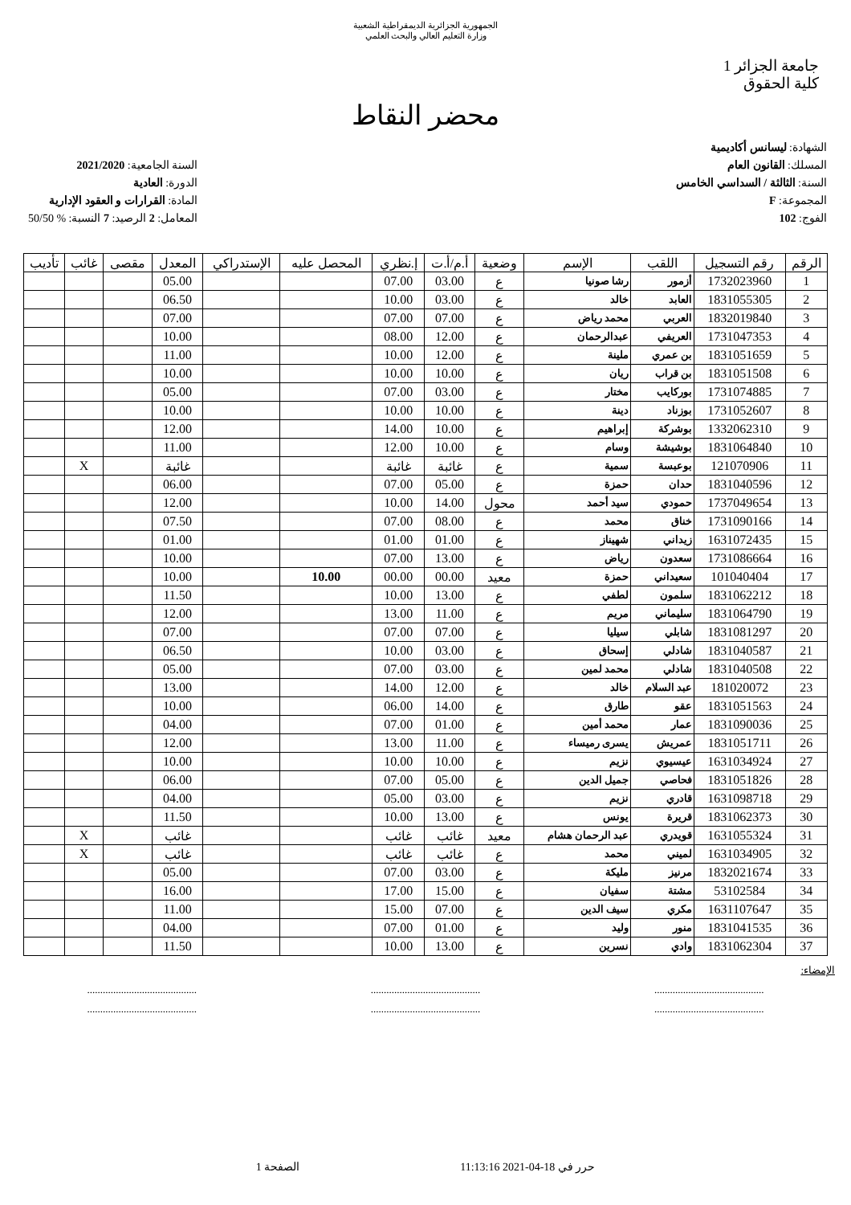الجمهورية الجزائرية الديمقراطية الشعبية
وزارة التعليم العالي والبحث العلمي
جامعة الجزائر 1
كلية الحقوق
محضر النقاط
الشهادة: ليسانس أكاديمية
المسلك: القانون العام
السنة: الثالثة / السداسي الخامس
المجموعة: F
الفوج: 102
السنة الجامعية: 2021/2020
الدورة: العادية
المادة: القرارات و العقود الإدارية
المعامل: 2 الرصيد: 7 النسبة: % 50/50
| الرقم | رقم التسجيل | اللقب | الإسم | وضعية | أ.م/أ.ت | إ.نظري | المحصل عليه | الإستدراكي | المعدل | مقصى | غائب | تأديب |
| --- | --- | --- | --- | --- | --- | --- | --- | --- | --- | --- | --- | --- |
| 1 | 1732023960 | أزمور | رشا صونيا | ع | 03.00 | 07.00 | | | 05.00 | | | |
| 2 | 1831055305 | العابد | خالد | ع | 03.00 | 10.00 | | | 06.50 | | | |
| 3 | 1832019840 | العربي | محمد رياض | ع | 07.00 | 07.00 | | | 07.00 | | | |
| 4 | 1731047353 | العريفي | عبدالرحمان | ع | 12.00 | 08.00 | | | 10.00 | | | |
| 5 | 1831051659 | بن عمري | ملينة | ع | 12.00 | 10.00 | | | 11.00 | | | |
| 6 | 1831051508 | بن قراب | ريان | ع | 10.00 | 10.00 | | | 10.00 | | | |
| 7 | 1731074885 | بوركايب | مختار | ع | 03.00 | 07.00 | | | 05.00 | | | |
| 8 | 1731052607 | بوزناد | دينة | ع | 10.00 | 10.00 | | | 10.00 | | | |
| 9 | 1332062310 | بوشركة | إبراهيم | ع | 10.00 | 14.00 | | | 12.00 | | | |
| 10 | 1831064840 | بوشيشة | وسام | ع | 10.00 | 12.00 | | | 11.00 | | | |
| 11 | 121070906 | بوعبسة | سمية | ع | غائبة | غائبة | | | غائبة | | X | |
| 12 | 1831040596 | حدان | حمزة | ع | 05.00 | 07.00 | | | 06.00 | | | |
| 13 | 1737049654 | حمودي | سيد أحمد | محول | 14.00 | 10.00 | | | 12.00 | | | |
| 14 | 1731090166 | خناق | محمد | ع | 08.00 | 07.00 | | | 07.50 | | | |
| 15 | 1631072435 | زيداني | شهيناز | ع | 01.00 | 01.00 | | | 01.00 | | | |
| 16 | 1731086664 | سعدون | رياض | ع | 13.00 | 07.00 | | | 10.00 | | | |
| 17 | 101040404 | سعيداني | حمزة | معيد | 00.00 | 00.00 | 10.00 | | 10.00 | | | |
| 18 | 1831062212 | سلمون | لطفي | ع | 13.00 | 10.00 | | | 11.50 | | | |
| 19 | 1831064790 | سليماني | مريم | ع | 11.00 | 13.00 | | | 12.00 | | | |
| 20 | 1831081297 | شابلي | سيليا | ع | 07.00 | 07.00 | | | 07.00 | | | |
| 21 | 1831040587 | شادلي | إسحاق | ع | 03.00 | 10.00 | | | 06.50 | | | |
| 22 | 1831040508 | شادلي | محمد لمين | ع | 03.00 | 07.00 | | | 05.00 | | | |
| 23 | 181020072 | عبد السلام | خالد | ع | 12.00 | 14.00 | | | 13.00 | | | |
| 24 | 1831051563 | عقو | طارق | ع | 14.00 | 06.00 | | | 10.00 | | | |
| 25 | 1831090036 | عمار | محمد أمين | ع | 01.00 | 07.00 | | | 04.00 | | | |
| 26 | 1831051711 | عمريش | يسرى رميساء | ع | 11.00 | 13.00 | | | 12.00 | | | |
| 27 | 1631034924 | عيسيوي | نزيم | ع | 10.00 | 10.00 | | | 10.00 | | | |
| 28 | 1831051826 | فحاصي | جميل الدين | ع | 05.00 | 07.00 | | | 06.00 | | | |
| 29 | 1631098718 | قادري | نزيم | ع | 03.00 | 05.00 | | | 04.00 | | | |
| 30 | 1831062373 | قريرة | يونس | ع | 13.00 | 10.00 | | | 11.50 | | | |
| 31 | 1631055324 | قويدري | عبد الرحمان هشام | معيد | غائب | غائب | | | غائب | | X | |
| 32 | 1631034905 | لميني | محمد | ع | غائب | غائب | | | غائب | | X | |
| 33 | 1832021674 | مرنيز | مليكة | ع | 03.00 | 07.00 | | | 05.00 | | | |
| 34 | 53102584 | مشتة | سفيان | ع | 15.00 | 17.00 | | | 16.00 | | | |
| 35 | 1631107647 | مكري | سيف الدين | ع | 07.00 | 15.00 | | | 11.00 | | | |
| 36 | 1831041535 | منور | وليد | ع | 01.00 | 07.00 | | | 04.00 | | | |
| 37 | 1831062304 | وادي | نسرين | ع | 13.00 | 10.00 | | | 11.50 | | | |
الإمضاء:
.......................................... .......................................... ..........................................
.......................................... .......................................... ..........................................
حرر في 18-04-2021 11:13:16 الصفحة 1